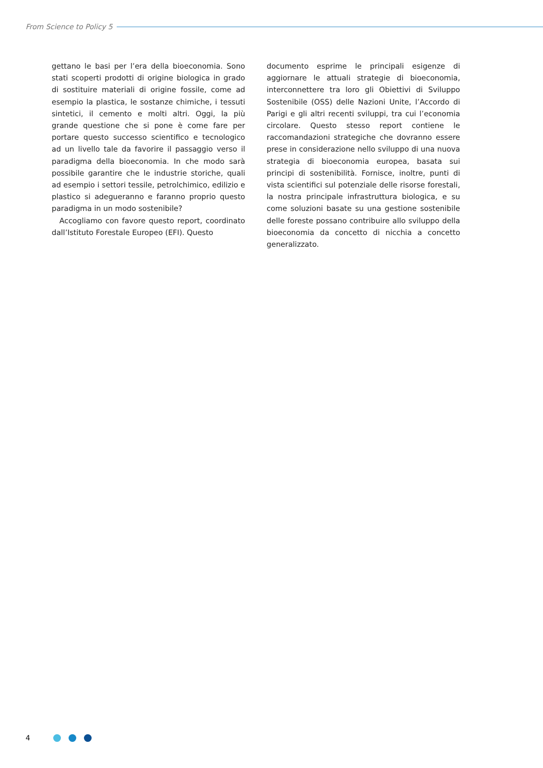From Science to Policy 5
gettano le basi per l’era della bioeconomia. Sono stati scoperti prodotti di origine biologica in grado di sostituire materiali di origine fossile, come ad esempio la plastica, le sostanze chimiche, i tessuti sintetici, il cemento e molti altri. Oggi, la più grande questione che si pone è come fare per portare questo successo scientifico e tecnologico ad un livello tale da favorire il passaggio verso il paradigma della bioeconomia. In che modo sarà possibile garantire che le industrie storiche, quali ad esempio i settori tessile, petrolchimico, edilizio e plastico si adegueranno e faranno proprio questo paradigma in un modo sostenibile?
Accogliamo con favore questo report, coordinato dall’Istituto Forestale Europeo (EFI). Questo
documento esprime le principali esigenze di aggiornare le attuali strategie di bioeconomia, interconnettere tra loro gli Obiettivi di Sviluppo Sostenibile (OSS) delle Nazioni Unite, l’Accordo di Parigi e gli altri recenti sviluppi, tra cui l’economia circolare. Questo stesso report contiene le raccomandazioni strategiche che dovranno essere prese in considerazione nello sviluppo di una nuova strategia di bioeconomia europea, basata sui principi di sostenibilità. Fornisce, inoltre, punti di vista scientifici sul potenziale delle risorse forestali, la nostra principale infrastruttura biologica, e su come soluzioni basate su una gestione sostenibile delle foreste possano contribuire allo sviluppo della bioeconomia da concetto di nicchia a concetto generalizzato.
4